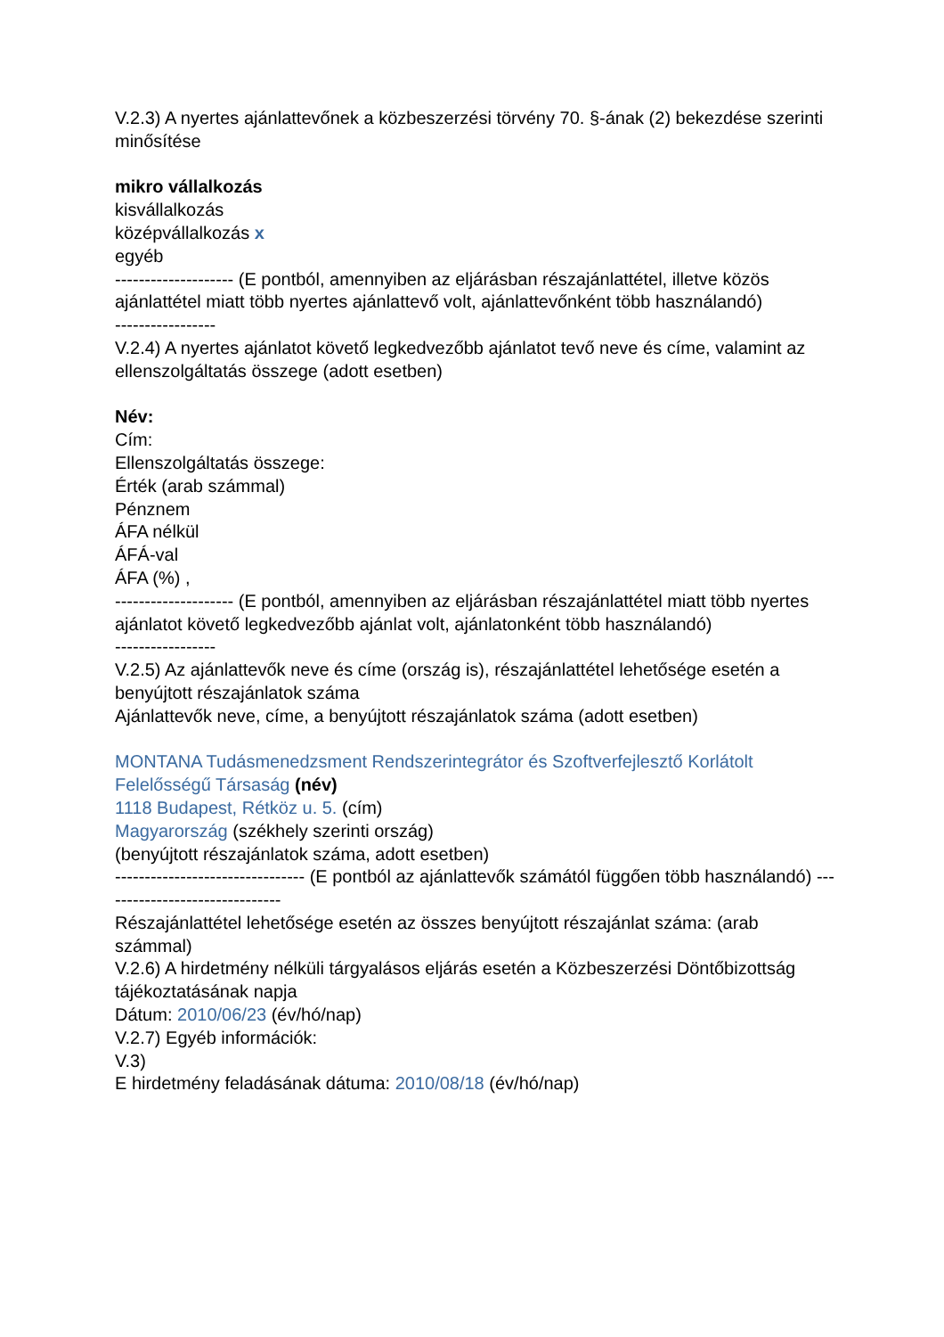V.2.3) A nyertes ajánlattevőnek a közbeszerzési törvény 70. §-ának (2) bekezdése szerinti minősítése
mikro vállalkozás
kisvállalkozás
középvállalkozás x
egyéb
-------------------- (E pontból, amennyiben az eljárásban részajánlattétel, illetve közös ajánlattétel miatt több nyertes ajánlattevő volt, ajánlattevőnként több használandó)
-----------------
V.2.4) A nyertes ajánlatot követő legkedvezőbb ajánlatot tevő neve és címe, valamint az ellenszolgáltatás összege (adott esetben)
Név:
Cím:
Ellenszolgáltatás összege:
Érték (arab számmal)
Pénznem
ÁFA nélkül
ÁFÁ-val
ÁFA (%) ,
-------------------- (E pontból, amennyiben az eljárásban részajánlattétel miatt több nyertes ajánlatot követő legkedvezőbb ajánlat volt, ajánlatonként több használandó)
-----------------
V.2.5) Az ajánlattevők neve és címe (ország is), részajánlattétel lehetősége esetén a benyújtott részajánlatok száma
Ajánlattevők neve, címe, a benyújtott részajánlatok száma (adott esetben)
MONTANA Tudásmenedzsment Rendszerintegrátor és Szoftverfejlesztő Korlátolt Felelősségű Társaság (név)
1118 Budapest, Rétköz u. 5. (cím)
Magyarország (székhely szerinti ország)
(benyújtott részajánlatok száma, adott esetben)
-------------------------------- (E pontból az ajánlattevők számától függően több használandó) -------------------------------
Részajánlattétel lehetősége esetén az összes benyújtott részajánlat száma: (arab számmal)
V.2.6) A hirdetmény nélküli tárgyalásos eljárás esetén a Közbeszerzési Döntőbizottság
tájékoztatásának napja
Dátum: 2010/06/23 (év/hó/nap)
V.2.7) Egyéb információk:
V.3)
E hirdetmény feladásának dátuma: 2010/08/18 (év/hó/nap)